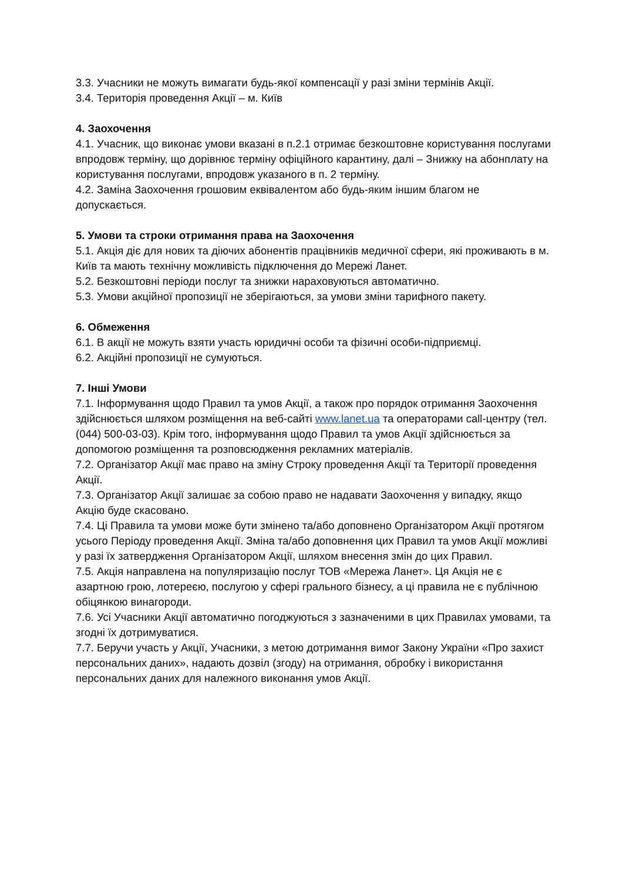3.3. Учасники не можуть вимагати будь-якої компенсації у разі зміни термінів Акції.
3.4. Територія проведення Акції – м. Київ
4. Заохочення
4.1. Учасник, що виконає умови вказані в п.2.1 отримає безкоштовне користування послугами впродовж терміну, що дорівнює терміну офіційного карантину, далі – Знижку на абонплату на користування послугами, впродовж указаного в п. 2 терміну.
4.2. Заміна Заохочення грошовим еквівалентом або будь-яким іншим благом не допускається.
5. Умови та строки отримання права на Заохочення
5.1. Акція діє для нових та діючих абонентів працівників медичної сфери, які проживають в м. Київ та мають технічну можливість підключення до Мережі Ланет.
5.2. Безкоштовні періоди послуг та знижки нараховуються автоматично.
5.3. Умови акційної пропозиції не зберігаються, за умови зміни тарифного пакету.
6. Обмеження
6.1. В акції не можуть взяти участь юридичні особи та фізичні особи-підприємці.
6.2. Акційні пропозиції не сумуються.
7. Інші Умови
7.1. Інформування щодо Правил та умов Акції, а також про порядок отримання Заохочення здійснюється шляхом розміщення на веб-сайті www.lanet.ua та операторами call-центру (тел. (044) 500-03-03). Крім того, інформування щодо Правил та умов Акції здійснюється за допомогою розміщення та розповсюдження рекламних матеріалів.
7.2. Організатор Акції має право на зміну Строку проведення Акції та Території проведення Акції.
7.3. Організатор Акції залишає за собою право не надавати Заохочення у випадку, якщо Акцію буде скасовано.
7.4. Ці Правила та умови може бути змінено та/або доповнено Організатором Акції протягом усього Періоду проведення Акції. Зміна та/або доповнення цих Правил та умов Акції можливі у разі їх затвердження Організатором Акції, шляхом внесення змін до цих Правил.
7.5. Акція направлена на популяризацію послуг ТОВ «Мережа Ланет». Ця Акція не є азартною грою, лотереєю, послугою у сфері грального бізнесу, а ці правила не є публічною обіцянкою винагороди.
7.6. Усі Учасники Акції автоматично погоджуються з зазначеними в цих Правилах умовами, та згодні їх дотримуватися.
7.7. Беручи участь у Акції, Учасники, з метою дотримання вимог Закону України «Про захист персональних даних», надають дозвіл (згоду) на отримання, обробку і використання персональних даних для належного виконання умов Акції.